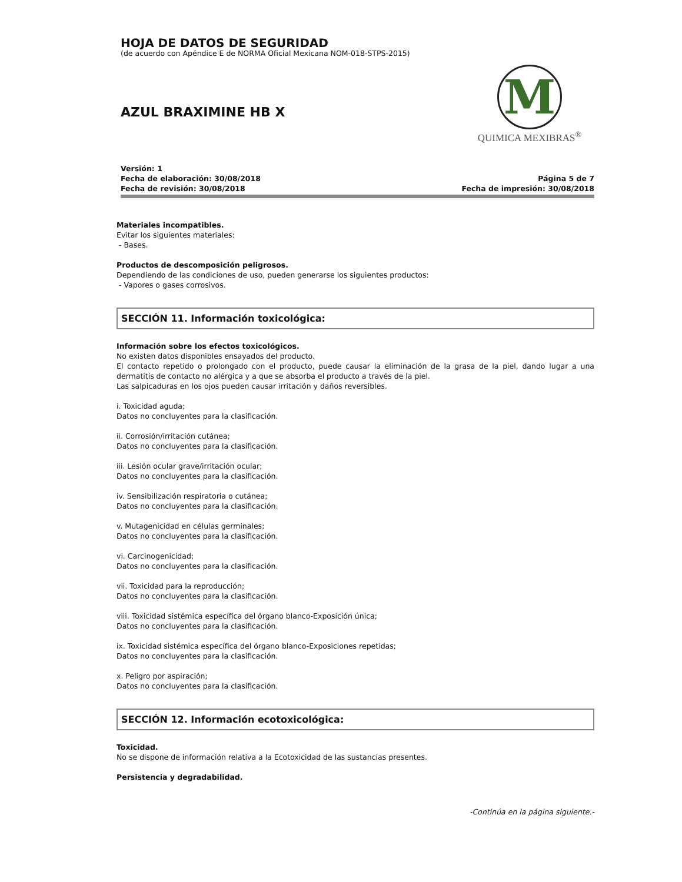HOJA DE DATOS DE SEGURIDAD
(de acuerdo con Apéndice E de NORMA Oficial Mexicana NOM-018-STPS-2015)
AZUL BRAXIMINE HB X
M
QUIMICA MEXIBRAS<sup>®</sup>
Versión: 1
Fecha de elaboración: 30/08/2018
Fecha de revisión: 30/08/2018
Página 5 de 7
Fecha de impresión: 30/08/2018
Materiales incompatibles.
Evitar los siguientes materiales:
- Bases.
Productos de descomposición peligrosos.
Dependiendo de las condiciones de uso, pueden generarse los siguientes productos:
- Vapores o gases corrosivos.
SECCIÓN 11. Información toxicológica:
Información sobre los efectos toxicológicos.
No existen datos disponibles ensayados del producto.
El contacto repetido o prolongado con el producto, puede causar la eliminación de la grasa de la piel, dando lugar a una dermatitis de contacto no alérgica y a que se absorba el producto a través de la piel.
Las salpicaduras en los ojos pueden causar irritación y daños reversibles.
i. Toxicidad aguda;
Datos no concluyentes para la clasificación.
ii. Corrosión/irritación cutánea;
Datos no concluyentes para la clasificación.
iii. Lesión ocular grave/irritación ocular;
Datos no concluyentes para la clasificación.
iv. Sensibilización respiratoria o cutánea;
Datos no concluyentes para la clasificación.
v. Mutagenicidad en células germinales;
Datos no concluyentes para la clasificación.
vi. Carcinogenicidad;
Datos no concluyentes para la clasificación.
vii. Toxicidad para la reproducción;
Datos no concluyentes para la clasificación.
viii. Toxicidad sistémica específica del órgano blanco-Exposición única;
Datos no concluyentes para la clasificación.
ix. Toxicidad sistémica específica del órgano blanco-Exposiciones repetidas;
Datos no concluyentes para la clasificación.
x. Peligro por aspiración;
Datos no concluyentes para la clasificación.
SECCIÓN 12. Información ecotoxicológica:
Toxicidad.
No se dispone de información relativa a la Ecotoxicidad de las sustancias presentes.
Persistencia y degradabilidad.
-Continúa en la página siguiente.-